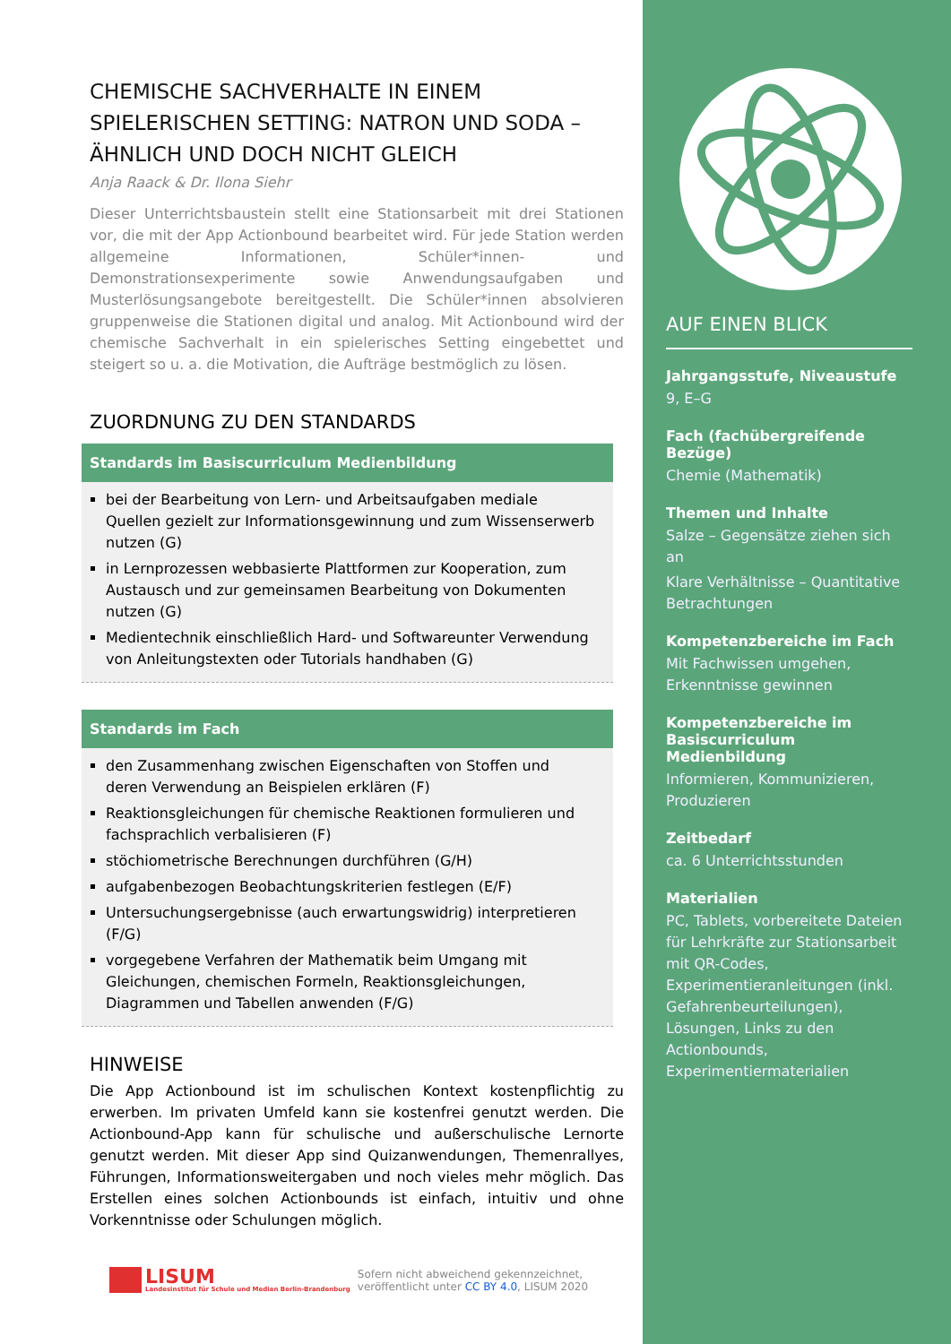CHEMISCHE SACHVERHALTE IN EINEM SPIELERISCHEN SETTING: NATRON UND SODA – ÄHNLICH UND DOCH NICHT GLEICH
Anja Raack & Dr. Ilona Siehr
Dieser Unterrichtsbaustein stellt eine Stationsarbeit mit drei Stationen vor, die mit der App Actionbound bearbeitet wird. Für jede Station werden allgemeine Informationen, Schüler*innen- und Demonstrationsexperimente sowie Anwendungsaufgaben und Musterlösungsangebote bereitgestellt. Die Schüler*innen absolvieren gruppenweise die Stationen digital und analog. Mit Actionbound wird der chemische Sachverhalt in ein spielerisches Setting eingebettet und steigert so u. a. die Motivation, die Aufträge bestmöglich zu lösen.
ZUORDNUNG ZU DEN STANDARDS
Standards im Basiscurriculum Medienbildung
bei der Bearbeitung von Lern- und Arbeitsaufgaben mediale Quellen gezielt zur Informationsgewinnung und zum Wissenserwerb nutzen (G)
in Lernprozessen webbasierte Plattformen zur Kooperation, zum Austausch und zur gemeinsamen Bearbeitung von Dokumenten nutzen (G)
Medientechnik einschließlich Hard- und Softwareunter Verwendung von Anleitungstexten oder Tutorials handhaben (G)
Standards im Fach
den Zusammenhang zwischen Eigenschaften von Stoffen und deren Verwendung an Beispielen erklären (F)
Reaktionsgleichungen für chemische Reaktionen formulieren und fachsprachlich verbalisieren (F)
stöchiometrische Berechnungen durchführen (G/H)
aufgabenbezogen Beobachtungskriterien festlegen (E/F)
Untersuchungsergebnisse (auch erwartungswidrig) interpretieren (F/G)
vorgegebene Verfahren der Mathematik beim Umgang mit Gleichungen, chemischen Formeln, Reaktionsgleichungen, Diagrammen und Tabellen anwenden (F/G)
HINWEISE
Die App Actionbound ist im schulischen Kontext kostenpflichtig zu erwerben. Im privaten Umfeld kann sie kostenfrei genutzt werden. Die Actionbound-App kann für schulische und außerschulische Lernorte genutzt werden. Mit dieser App sind Quizanwendungen, Themenrallyes, Führungen, Informationsweitergaben und noch vieles mehr möglich. Das Erstellen eines solchen Actionbounds ist einfach, intuitiv und ohne Vorkenntnisse oder Schulungen möglich.
LISUM
Landesinstitut für Schule und Medien Berlin-Brandenburg
Sofern nicht abweichend gekennzeichnet,
veröffentlicht unter CC BY 4.0, LISUM 2020
AUF EINEN BLICK
Jahrgangsstufe, Niveaustufe
9, E–G
Fach (fachübergreifende Bezüge)
Chemie (Mathematik)
Themen und Inhalte
Salze – Gegensätze ziehen sich an
Klare Verhältnisse – Quantitative Betrachtungen
Kompetenzbereiche im Fach
Mit Fachwissen umgehen, Erkenntnisse gewinnen
Kompetenzbereiche im Basiscurriculum Medienbildung
Informieren, Kommunizieren, Produzieren
Zeitbedarf
ca. 6 Unterrichtsstunden
Materialien
PC, Tablets, vorbereitete Dateien für Lehrkräfte zur Stationsarbeit mit QR-Codes, Experimentieranleitungen (inkl. Gefahrenbeurteilungen), Lösungen, Links zu den Actionbounds, Experimentiermaterialien